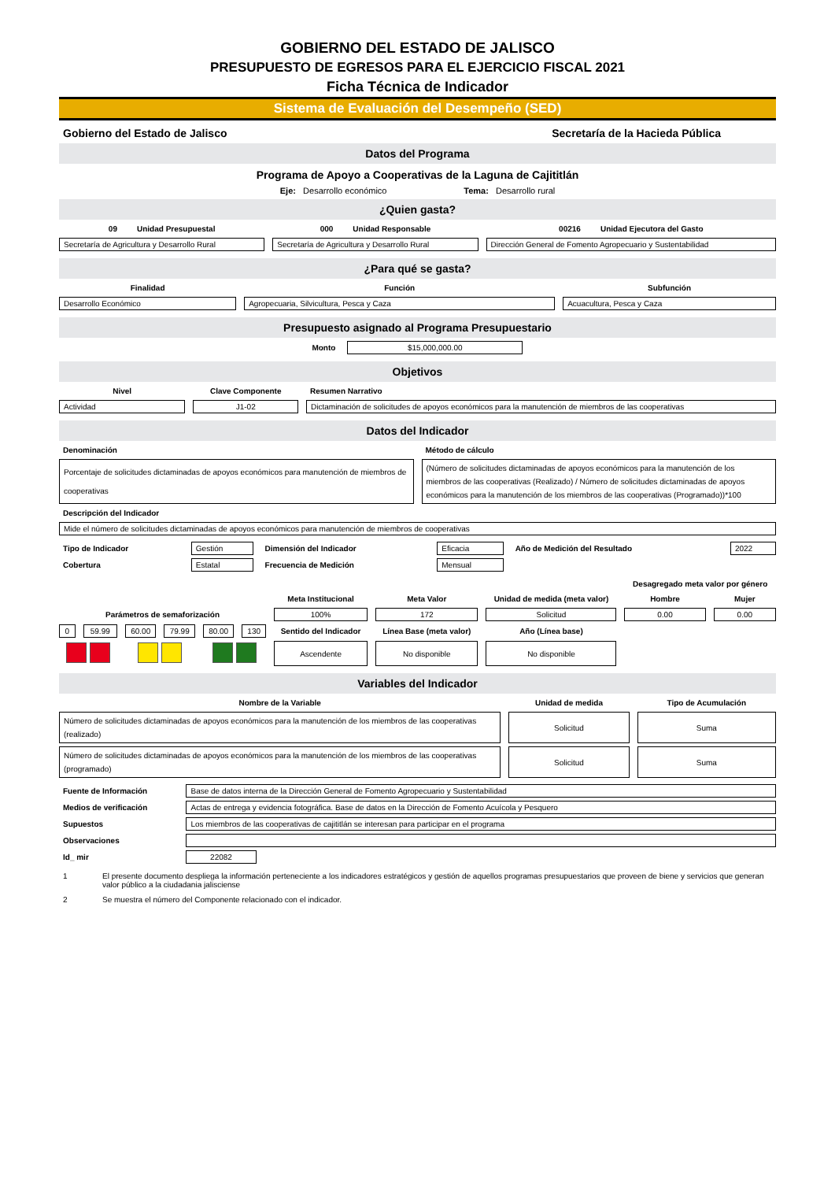GOBIERNO DEL ESTADO DE JALISCO
PRESUPUESTO DE EGRESOS PARA EL EJERCICIO FISCAL 2021
Ficha Técnica de Indicador
Sistema de Evaluación del Desempeño (SED)
Gobierno del Estado de Jalisco Secretaría de la Hacieda Pública
Datos del Programa
Programa de Apoyo a Cooperativas de la Laguna de Cajititlán
Eje: Desarrollo económico Tema: Desarrollo rural
¿Quien gasta?
| 09 Unidad Presupuestal | 000 Unidad Responsable | 00216 Unidad Ejecutora del Gasto |
| Secretaría de Agricultura y Desarrollo Rural | Secretaría de Agricultura y Desarrollo Rural | Dirección General de Fomento Agropecuario y Sustentabilidad |
¿Para qué se gasta?
| Finalidad | Función | Subfunción |
| Desarrollo Económico | Agropecuaria, Silvicultura, Pesca y Caza | Acuacultura, Pesca y Caza |
Presupuesto asignado al Programa Presupuestario
| Monto | $15,000,000.00 | |
Objetivos
| Nivel | Clave Componente | Resumen Narrativo |
| Actividad | J1-02 | Dictaminación de solicitudes de apoyos económicos para la manutención de miembros de las cooperativas |
Datos del Indicador
| Denominación | Método de cálculo |
| Porcentaje de solicitudes dictaminadas de apoyos económicos para manutención de miembros de cooperativas | (Número de solicitudes dictaminadas de apoyos económicos para la manutención de los miembros de las cooperativas (Realizado) / Número de solicitudes dictaminadas de apoyos económicos para la manutención de los miembros de las cooperativas (Programado))*100 |
| Descripción del Indicador | |
| Mide el número de solicitudes dictaminadas de apoyos económicos para manutención de miembros de cooperativas | |
| Tipo de Indicador | Gestión | Dimensión del Indicador | Eficacia | Año de Medición del Resultado | 2022 |
| Cobertura | Estatal | Frecuencia de Medición | Mensual | | |
| | | | | | | | | | Desagregado meta valor por género | |
| | | | | | | Meta Institucional | Meta Valor | Unidad de medida (meta valor) | Hombre | Mujer |
| Parámetros de semaforización | | | | | | 100% | 172 | Solicitud | 0.00 | 0.00 |
| 0 | 59.99 | 60.00 | 79.99 | 80.00 | 130 | Sentido del Indicador | Línea Base (meta valor) | Año (Línea base) | | |
| | | | | | | Ascendente | No disponible | No disponible | | |
Variables del Indicador
| Nombre de la Variable | Unidad de medida | Tipo de Acumulación |
| Número de solicitudes dictaminadas de apoyos económicos para la manutención de los miembros de las cooperativas (realizado) | Solicitud | Suma |
| Número de solicitudes dictaminadas de apoyos económicos para la manutención de los miembros de las cooperativas (programado) | Solicitud | Suma |
| Fuente de Información | Base de datos interna de la Dirección General de Fomento Agropecuario y Sustentabilidad | |
| Medios de verificación | Actas de entrega y evidencia fotográfica. Base de datos en la Dirección de Fomento Acuícola y Pesquero | |
| Supuestos | Los miembros de las cooperativas de cajititlán se interesan para participar en el programa | |
| Observaciones | | |
| Id_ mir | 22082 | |
| 1 | El presente documento despliega la información perteneciente a los indicadores estratégicos y gestión de aquellos programas presupuestarios que proveen de biene y servicios que generan valor público a la ciudadania jalisciense |
| 2 | Se muestra el número del Componente relacionado con el indicador. |